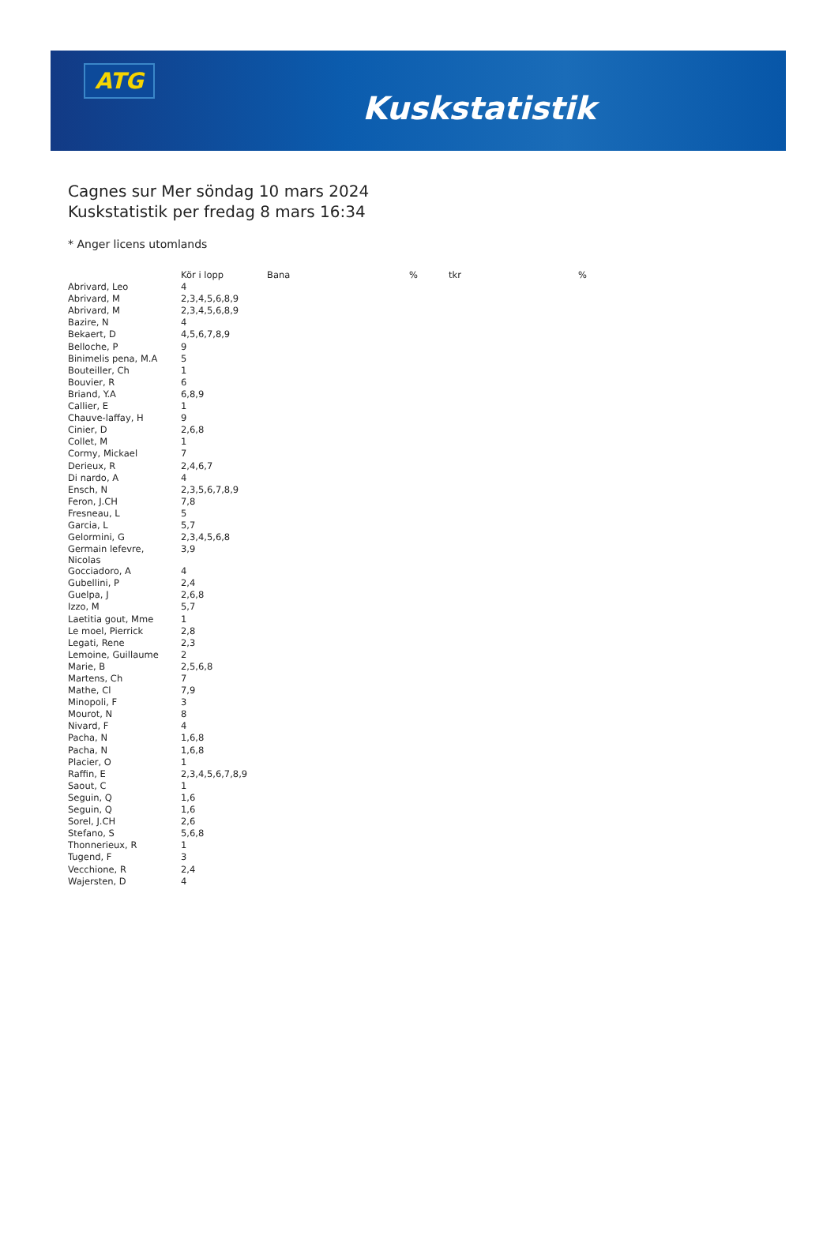ATG
Kuskstatistik
Cagnes sur Mer söndag 10 mars 2024
Kuskstatistik per fredag 8 mars 16:34
* Anger licens utomlands
| | Kör i lopp | Bana | % | tkr | % |
| --- | --- | --- | --- | --- | --- |
| Abrivard, Leo | 4 | | | | |
| Abrivard, M | 2,3,4,5,6,8,9 | | | | |
| Abrivard, M | 2,3,4,5,6,8,9 | | | | |
| Bazire, N | 4 | | | | |
| Bekaert, D | 4,5,6,7,8,9 | | | | |
| Belloche, P | 9 | | | | |
| Binimelis pena, M.A | 5 | | | | |
| Bouteiller, Ch | 1 | | | | |
| Bouvier, R | 6 | | | | |
| Briand, Y.A | 6,8,9 | | | | |
| Callier, E | 1 | | | | |
| Chauve-laffay, H | 9 | | | | |
| Cinier, D | 2,6,8 | | | | |
| Collet, M | 1 | | | | |
| Cormy, Mickael | 7 | | | | |
| Derieux, R | 2,4,6,7 | | | | |
| Di nardo, A | 4 | | | | |
| Ensch, N | 2,3,5,6,7,8,9 | | | | |
| Feron, J.CH | 7,8 | | | | |
| Fresneau, L | 5 | | | | |
| Garcia, L | 5,7 | | | | |
| Gelormini, G | 2,3,4,5,6,8 | | | | |
| Germain lefevre, Nicolas | 3,9 | | | | |
| Gocciadoro, A | 4 | | | | |
| Gubellini, P | 2,4 | | | | |
| Guelpa, J | 2,6,8 | | | | |
| Izzo, M | 5,7 | | | | |
| Laetitia gout, Mme | 1 | | | | |
| Le moel, Pierrick | 2,8 | | | | |
| Legati, Rene | 2,3 | | | | |
| Lemoine, Guillaume | 2 | | | | |
| Marie, B | 2,5,6,8 | | | | |
| Martens, Ch | 7 | | | | |
| Mathe, Cl | 7,9 | | | | |
| Minopoli, F | 3 | | | | |
| Mourot, N | 8 | | | | |
| Nivard, F | 4 | | | | |
| Pacha, N | 1,6,8 | | | | |
| Pacha, N | 1,6,8 | | | | |
| Placier, O | 1 | | | | |
| Raffin, E | 2,3,4,5,6,7,8,9 | | | | |
| Saout, C | 1 | | | | |
| Seguin, Q | 1,6 | | | | |
| Seguin, Q | 1,6 | | | | |
| Sorel, J.CH | 2,6 | | | | |
| Stefano, S | 5,6,8 | | | | |
| Thonnerieux, R | 1 | | | | |
| Tugend, F | 3 | | | | |
| Vecchione, R | 2,4 | | | | |
| Wajersten, D | 4 | | | | |